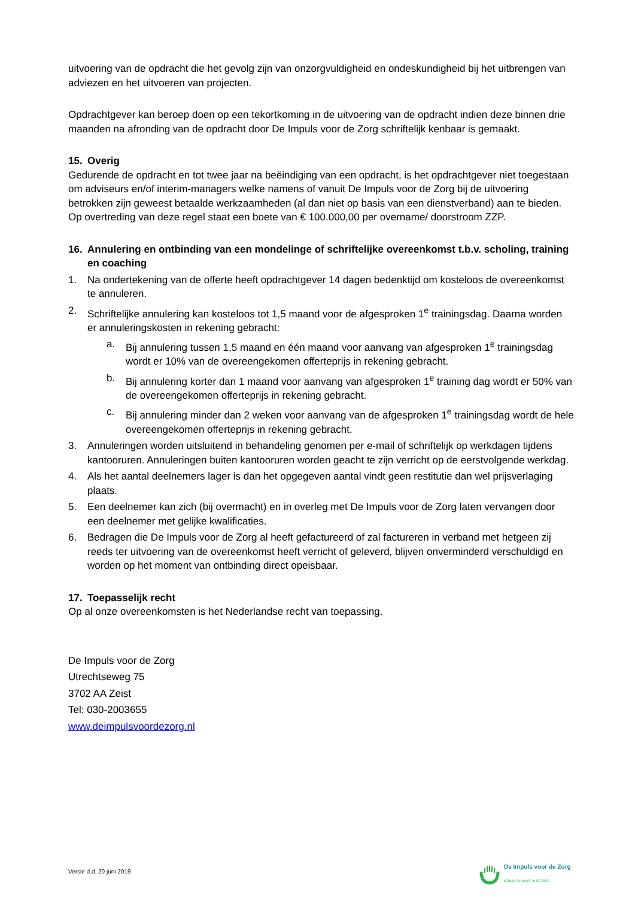uitvoering van de opdracht die het gevolg zijn van onzorgvuldigheid en ondeskundigheid bij het uitbrengen van adviezen en het uitvoeren van projecten.
Opdrachtgever kan beroep doen op een tekortkoming in de uitvoering van de opdracht indien deze binnen drie maanden na afronding van de opdracht door De Impuls voor de Zorg schriftelijk kenbaar is gemaakt.
15. Overig
Gedurende de opdracht en tot twee jaar na beëindiging van een opdracht, is het opdrachtgever niet toegestaan om adviseurs en/of interim-managers welke namens of vanuit De Impuls voor de Zorg bij de uitvoering betrokken zijn geweest betaalde werkzaamheden (al dan niet op basis van een dienstverband) aan te bieden. Op overtreding van deze regel staat een boete van € 100.000,00 per overname/ doorstroom ZZP.
16. Annulering en ontbinding van een mondelinge of schriftelijke overeenkomst t.b.v. scholing, training en coaching
1. Na ondertekening van de offerte heeft opdrachtgever 14 dagen bedenktijd om kosteloos de overeenkomst te annuleren.
2. Schriftelijke annulering kan kosteloos tot 1,5 maand voor de afgesproken 1<sup>e</sup> trainingsdag. Daarna worden er annuleringskosten in rekening gebracht:
a. Bij annulering tussen 1,5 maand en één maand voor aanvang van afgesproken 1<sup>e</sup> trainingsdag wordt er 10% van de overeengekomen offerteprijs in rekening gebracht.
b. Bij annulering korter dan 1 maand voor aanvang van afgesproken 1<sup>e</sup> training dag wordt er 50% van de overeengekomen offerteprijs in rekening gebracht.
c. Bij annulering minder dan 2 weken voor aanvang van de afgesproken 1<sup>e</sup> trainingsdag wordt de hele overeengekomen offerteprijs in rekening gebracht.
3. Annuleringen worden uitsluitend in behandeling genomen per e-mail of schriftelijk op werkdagen tijdens kantooruren. Annuleringen buiten kantooruren worden geacht te zijn verricht op de eerstvolgende werkdag.
4. Als het aantal deelnemers lager is dan het opgegeven aantal vindt geen restitutie dan wel prijsverlaging plaats.
5. Een deelnemer kan zich (bij overmacht) en in overleg met De Impuls voor de Zorg laten vervangen door een deelnemer met gelijke kwalificaties.
6. Bedragen die De Impuls voor de Zorg al heeft gefactureerd of zal factureren in verband met hetgeen zij reeds ter uitvoering van de overeenkomst heeft verricht of geleverd, blijven onverminderd verschuldigd en worden op het moment van ontbinding direct opeisbaar.
17. Toepasselijk recht
Op al onze overeenkomsten is het Nederlandse recht van toepassing.
De Impuls voor de Zorg
Utrechtseweg 75
3702 AA Zeist
Tel: 030-2003655
www.deimpulsvoordezorg.nl
Versie d.d. 20 juni 2019
De Impuls voor de Zorg
KENNIS EN KUNDE IN DE ZORG